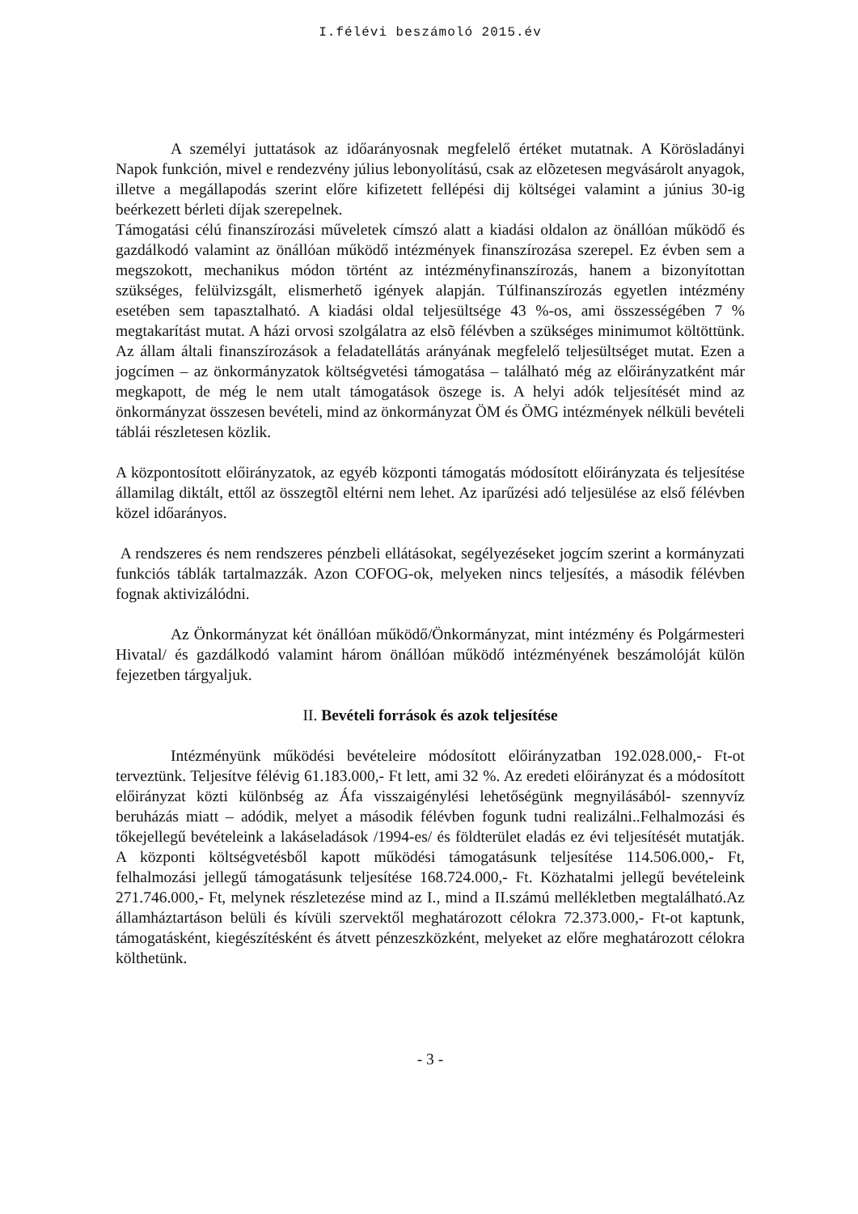I.félévi beszámoló 2015.év
A személyi juttatások az időarányosnak megfelelő értéket mutatnak. A Körösladányi Napok funkción, mivel e rendezvény július lebonyolítású, csak az elõzetesen megvásárolt anyagok, illetve a megállapodás szerint előre kifizetett fellépési dij költségei valamint a június 30-ig beérkezett bérleti díjak szerepelnek.
Támogatási célú finanszírozási műveletek címszó alatt a kiadási oldalon az önállóan működő és gazdálkodó valamint az önállóan működő intézmények finanszírozása szerepel. Ez évben sem a megszokott, mechanikus módon történt az intézményfinanszírozás, hanem a bizonyítottan szükséges, felülvizsgált, elismerhető igények alapján. Túlfinanszírozás egyetlen intézmény esetében sem tapasztalható. A kiadási oldal teljesültsége 43 %-os, ami összességében 7 % megtakarítást mutat. A házi orvosi szolgálatra az elsõ félévben a szükséges minimumot költöttünk. Az állam általi finanszírozások a feladatellátás arányának megfelelő teljesültséget mutat. Ezen a jogcímen – az önkormányzatok költségvetési támogatása – található még az előirányzatként már megkapott, de még le nem utalt támogatások öszege is. A helyi adók teljesítését mind az önkormányzat összesen bevételi, mind az önkormányzat ÖM és ÖMG intézmények nélküli bevételi táblái részletesen közlik.
A központosított előirányzatok, az egyéb központi támogatás módosított előirányzata és teljesítése államilag diktált, ettől az összegtõl eltérni nem lehet. Az iparűzési adó teljesülése az első félévben közel időarányos.
A rendszeres és nem rendszeres pénzbeli ellátásokat, segélyezéseket jogcím szerint a kormányzati funkciós táblák tartalmazzák. Azon COFOG-ok, melyeken nincs teljesítés, a második félévben fognak aktivizálódni.
Az Önkormányzat két önállóan működő/Önkormányzat, mint intézmény és Polgármesteri Hivatal/ és gazdálkodó valamint három önállóan működő intézményének beszámolóját külön fejezetben tárgyaljuk.
II. Bevételi források és azok teljesítése
Intézményünk működési bevételeire módosított előirányzatban 192.028.000,- Ft-ot terveztünk. Teljesítve félévig 61.183.000,- Ft lett, ami 32 %. Az eredeti előirányzat és a módosított előirányzat közti különbség az Áfa visszaigénylési lehetőségünk megnyilásából- szennyvíz beruházás miatt – adódik, melyet a második félévben fogunk tudni realizálni..Felhalmozási és tőkejellegű bevételeink a lakáseladások /1994-es/ és földterület eladás ez évi teljesítését mutatják. A központi költségvetésből kapott működési támogatásunk teljesítése 114.506.000,- Ft, felhalmozási jellegű támogatásunk teljesítése 168.724.000,- Ft. Közhatalmi jellegű bevételeink 271.746.000,- Ft, melynek részletezése mind az I., mind a II.számú mellékletben megtalálható.Az államháztartáson belüli és kívüli szervektől meghatározott célokra 72.373.000,- Ft-ot kaptunk, támogatásként, kiegészítésként és átvett pénzeszközként, melyeket az előre meghatározott célokra költhetünk.
- 3 -